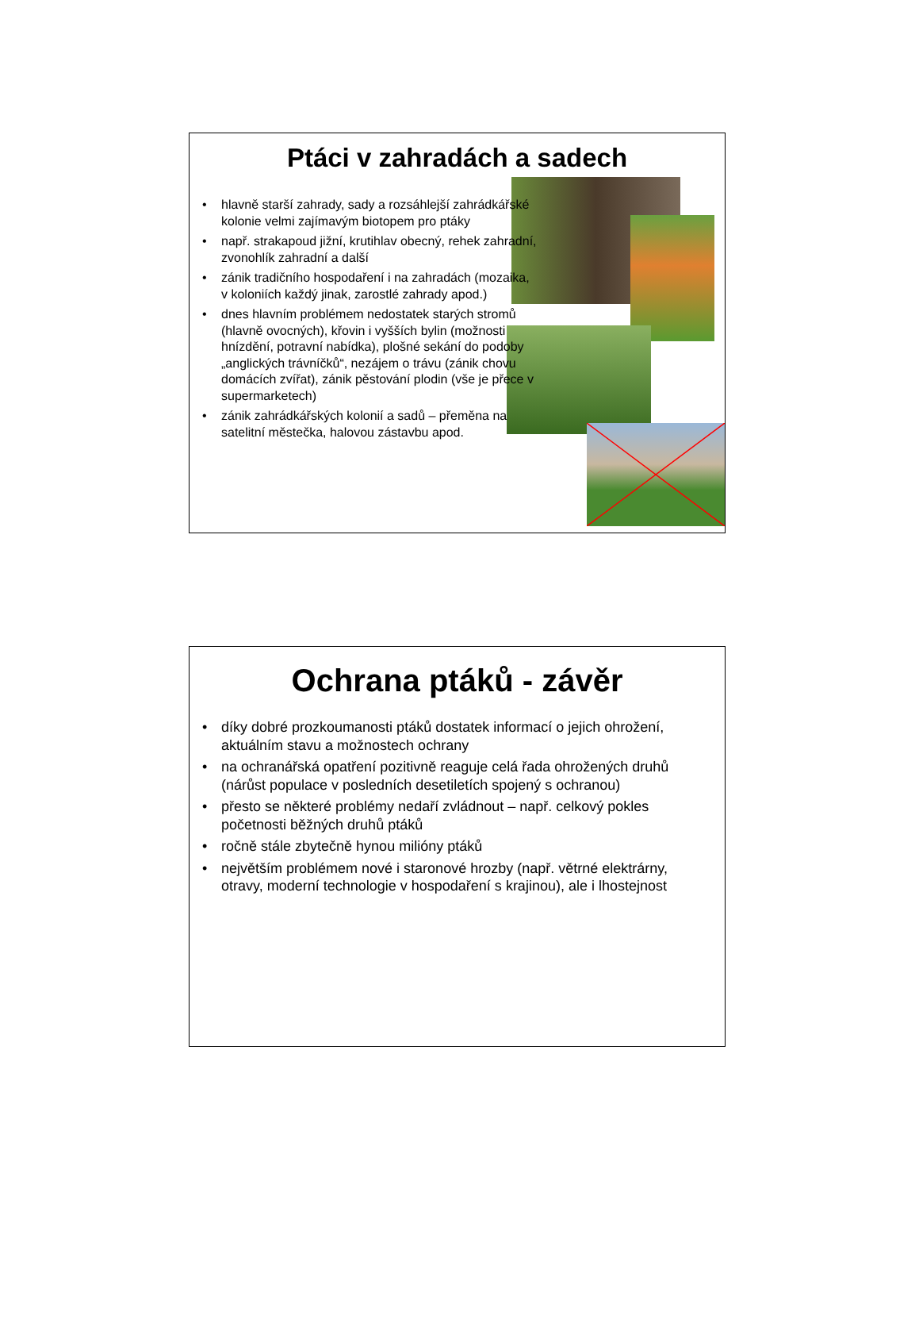Ptáci v zahradách a sadech
• hlavně starší zahrady, sady a rozsáhlejší zahrádkářské kolonie velmi zajímavým biotopem pro ptáky
• např. strakapoud jižní, krutihlav obecný, rehek zahradní, zvonohlík zahradní a další
• zánik tradičního hospodaření i na zahradách (mozaika, v koloniích každý jinak, zarostlé zahrady apod.)
• dnes hlavním problémem nedostatek starých stromů (hlavně ovocných), křovin i vyšších bylin (možnosti hnízdění, potravní nabídka), plošné sekání do podoby „anglických trávníčků“, nezájem o trávu (zánik chovu domácích zvířat), zánik pěstování plodin (vše je přece v supermarketech)
• zánik zahrádkářských kolonií a sadů – přeměna na satelitní městečka, halovou zástavbu apod.
Ochrana ptáků - závěr
• díky dobré prozkoumanosti ptáků dostatek informací o jejich ohrožení, aktuálním stavu a možnostech ochrany
• na ochranářská opatření pozitivně reaguje celá řada ohrožených druhů (nárůst populace v posledních desetiletích spojený s ochranou)
• přesto se některé problémy nedaří zvládnout – např. celkový pokles početnosti běžných druhů ptáků
• ročně stále zbytečně hynou milióny ptáků
• největším problémem nové i staronové hrozby (např. větrné elektrárny, otravy, moderní technologie v hospodaření s krajinou), ale i lhostejnost